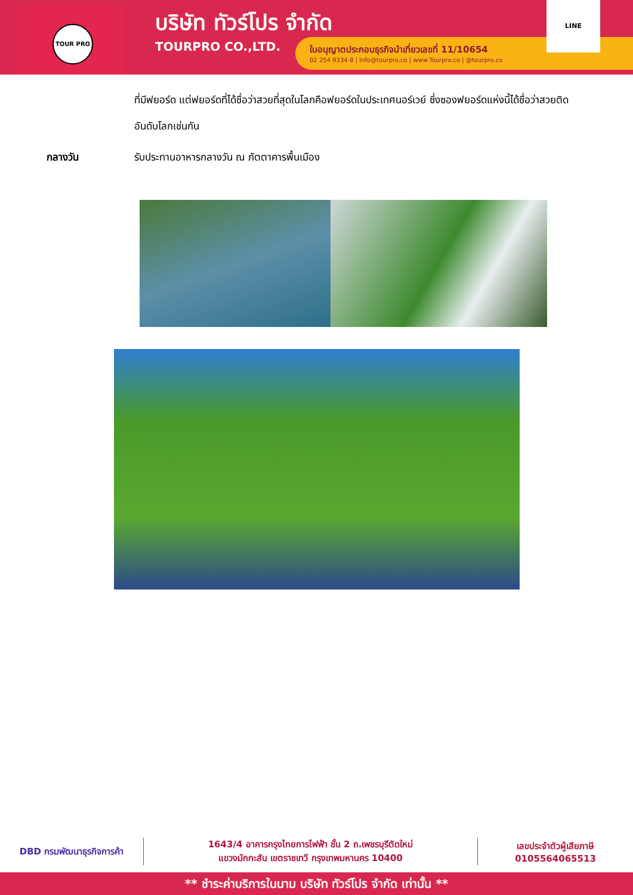TOUR PRO
บริษัท ทัวร์โปร จำกัด
TOURPRO CO.,LTD.
ใบอนุญาตประกอบธุรกิจนำเที่ยวเลขที่ 11/10654
02 254 9334-8 | Info@tourpro.co | www.Tourpro.co | @tourpro.co
LINE
ที่มีฟยอร์ด แต่ฟยอร์ดที่ได้ชื่อว่าสวยที่สุดในโลกคือฟยอร์ดในประเทศนอร์เวย์ ซึ่งซองฟยอร์ดแห่งนี้ได้ชื่อว่าสวยติดอันดับโลกเช่นกัน
กลางวัน รับประทานอาหารกลางวัน ณ ภัตตาคารพื้นเมือง
DBD กรมพัฒนาธุรกิจการค้า
1643/4 อาคารกรุงไทยการไฟฟ้า ชั้น 2 ถ.เพชรบุรีตัดใหม่
แขวงมักกะสัน เขตราชเทวี กรุงเทพมหานคร 10400
เลขประจำตัวผู้เสียภาษี
0105564065513
** ชำระค่าบริการในนาม บริษัท ทัวร์โปร จำกัด เท่านั้น **